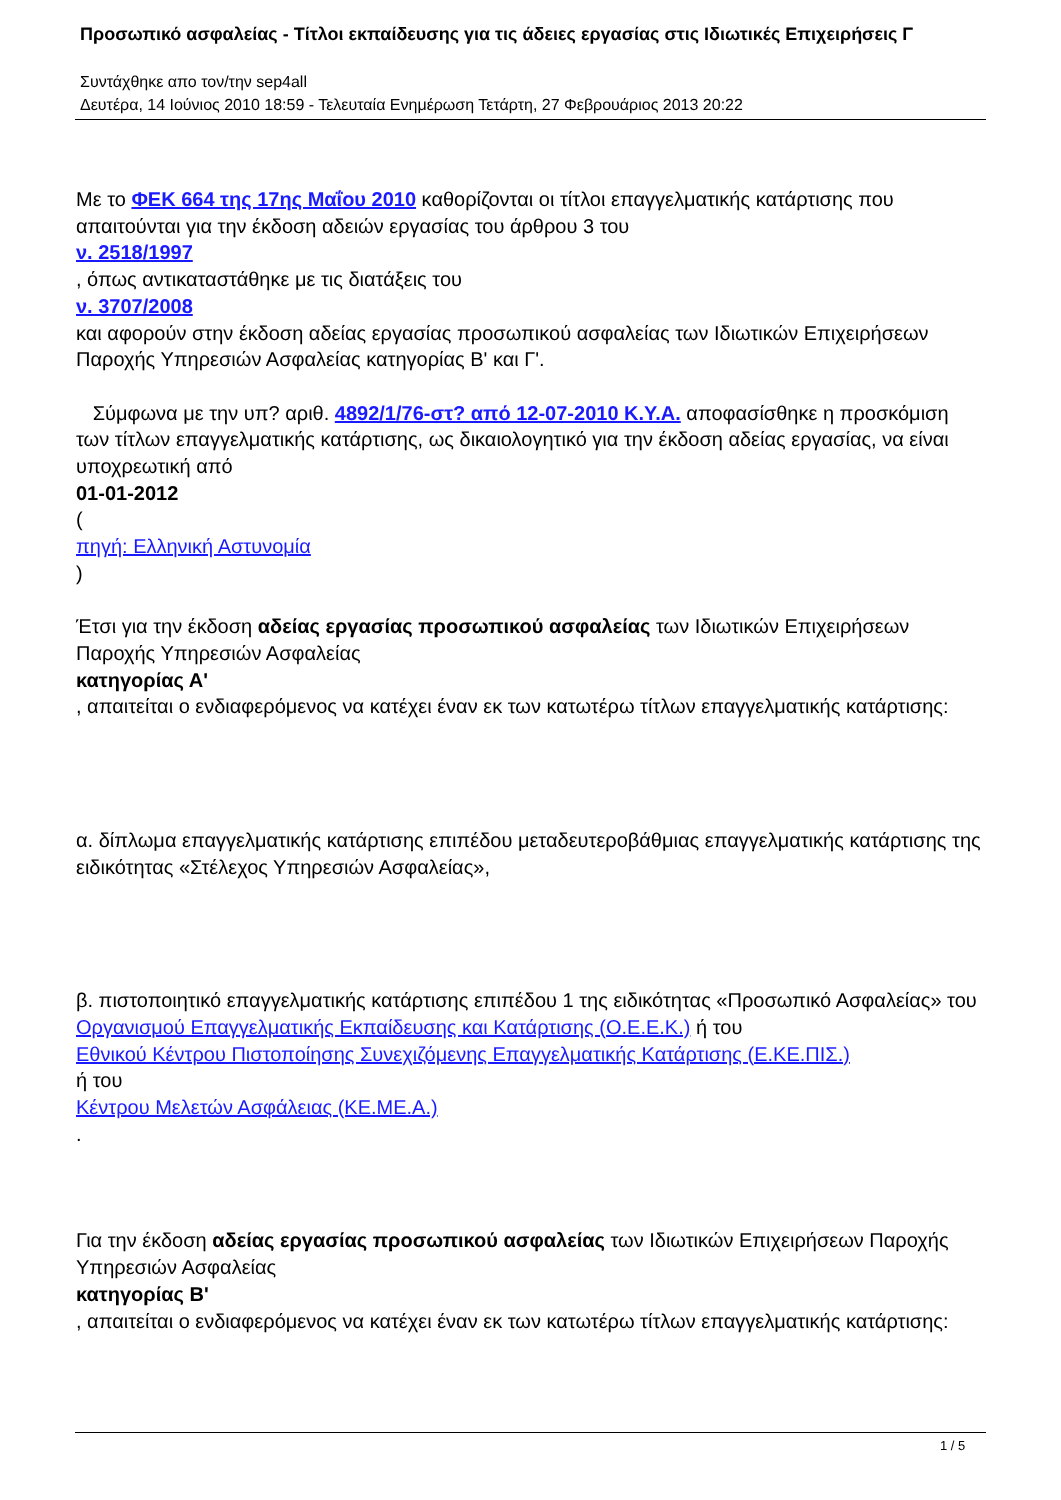Προσωπικό ασφαλείας - Τίτλοι εκπαίδευσης για τις άδειες εργασίας στις Ιδιωτικές Επιχειρήσεις Γ
Συντάχθηκε απο τον/την sep4all
Δευτέρα, 14 Ιούνιος 2010 18:59 - Τελευταία Ενημέρωση Τετάρτη, 27 Φεβρουάριος 2013 20:22
Με το ΦΕΚ 664 της 17ης Μαΐου 2010 καθορίζονται οι τίτλοι επαγγελματικής κατάρτισης που απαιτούνται για την έκδοση αδειών εργασίας του άρθρου 3 του
ν. 2518/1997
, όπως αντικαταστάθηκε με τις διατάξεις του
ν. 3707/2008
και αφορούν στην έκδοση αδείας εργασίας προσωπικού ασφαλείας των Ιδιωτικών Επιχειρήσεων Παροχής Υπηρεσιών Ασφαλείας κατηγορίας Β' και Γ'.
Σύμφωνα με την υπ? αριθ. 4892/1/76-στ? από 12-07-2010 Κ.Υ.Α. αποφασίσθηκε η προσκόμιση των τίτλων επαγγελματικής κατάρτισης, ως δικαιολογητικό για την έκδοση αδείας εργασίας, να είναι υποχρεωτική από
01-01-2012
(
πηγή: Ελληνική Αστυνομία
)
Έτσι για την έκδοση αδείας εργασίας προσωπικού ασφαλείας των Ιδιωτικών Επιχειρήσεων Παροχής Υπηρεσιών Ασφαλείας
κατηγορίας Α'
, απαιτείται ο ενδιαφερόμενος να κατέχει έναν εκ των κατωτέρω τίτλων επαγγελματικής κατάρτισης:
α. δίπλωμα επαγγελματικής κατάρτισης επιπέδου μεταδευτεροβάθμιας επαγγελματικής κατάρτισης της ειδικότητας «Στέλεχος Υπηρεσιών Ασφαλείας»,
β. πιστοποιητικό επαγγελματικής κατάρτισης επιπέδου 1 της ειδικότητας «Προσωπικό Ασφαλείας» του Οργανισμού Επαγγελματικής Εκπαίδευσης και Κατάρτισης (Ο.Ε.Ε.Κ.) ή του
Εθνικού Κέντρου Πιστοποίησης Συνεχιζόμενης Επαγγελματικής Κατάρτισης (Ε.ΚΕ.ΠΙΣ.)
ή του
Κέντρου Μελετών Ασφάλειας (ΚΕ.ΜΕ.Α.)
.
Για την έκδοση αδείας εργασίας προσωπικού ασφαλείας των Ιδιωτικών Επιχειρήσεων Παροχής Υπηρεσιών Ασφαλείας
κατηγορίας Β'
, απαιτείται ο ενδιαφερόμενος να κατέχει έναν εκ των κατωτέρω τίτλων επαγγελματικής κατάρτισης:
1 / 5